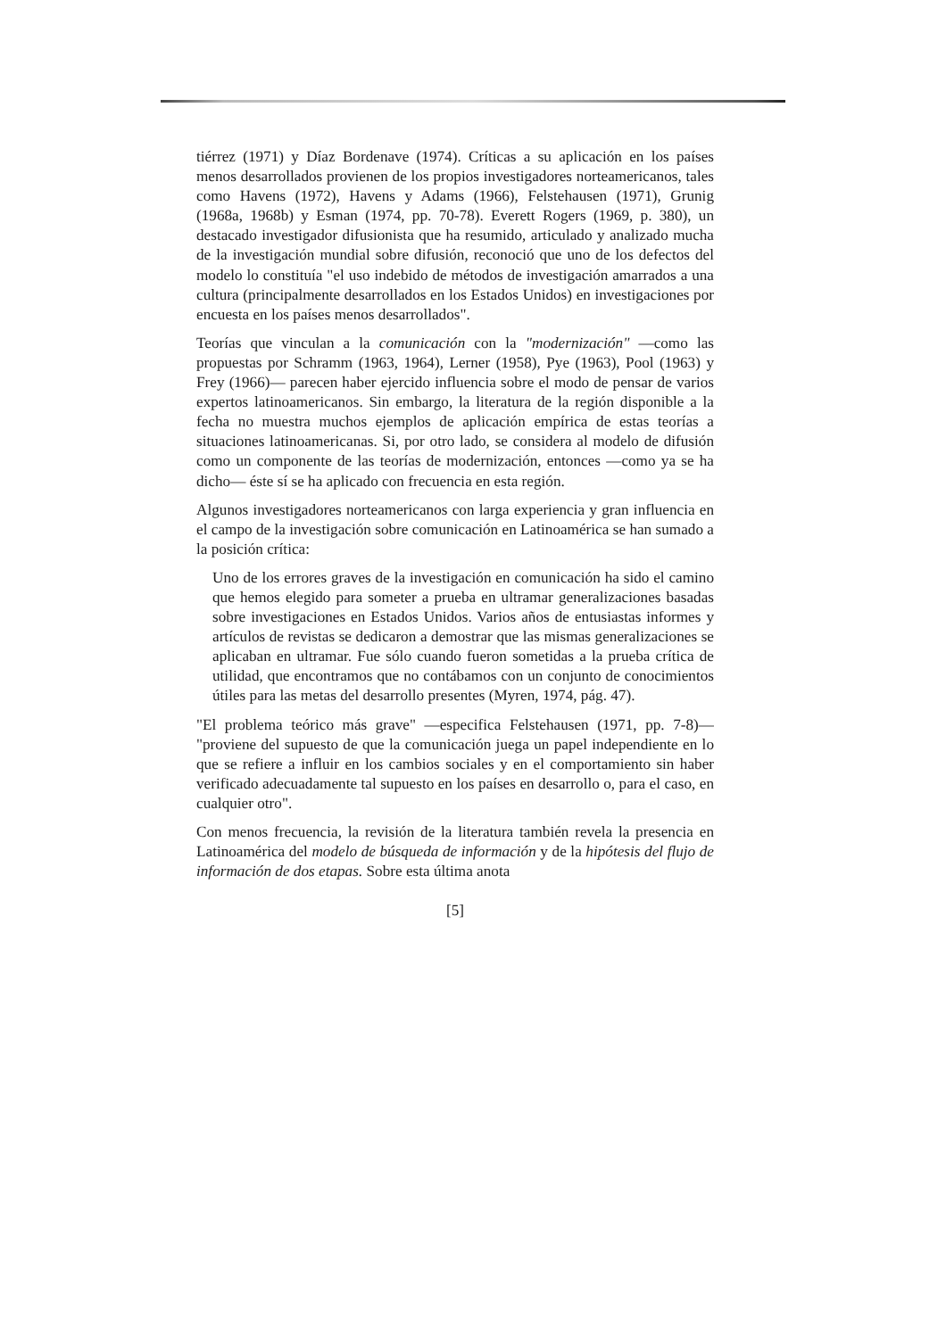tiérrez (1971) y Díaz Bordenave (1974). Críticas a su aplicación en los países menos desarrollados provienen de los propios investigadores norteamericanos, tales como Havens (1972), Havens y Adams (1966), Felstehausen (1971), Grunig (1968a, 1968b) y Esman (1974, pp. 70-78). Everett Rogers (1969, p. 380), un destacado investigador difusionista que ha resumido, articulado y analizado mucha de la investigación mundial sobre difusión, reconoció que uno de los defectos del modelo lo constituía "el uso indebido de métodos de investigación amarrados a una cultura (principalmente desarrollados en los Estados Unidos) en investigaciones por encuesta en los países menos desarrollados".
Teorías que vinculan a la comunicación con la "modernización" —como las propuestas por Schramm (1963, 1964), Lerner (1958), Pye (1963), Pool (1963) y Frey (1966)— parecen haber ejercido influencia sobre el modo de pensar de varios expertos latinoamericanos. Sin embargo, la literatura de la región disponible a la fecha no muestra muchos ejemplos de aplicación empírica de estas teorías a situaciones latinoamericanas. Si, por otro lado, se considera al modelo de difusión como un componente de las teorías de modernización, entonces —como ya se ha dicho— éste sí se ha aplicado con frecuencia en esta región.
Algunos investigadores norteamericanos con larga experiencia y gran influencia en el campo de la investigación sobre comunicación en Latinoamérica se han sumado a la posición crítica:
Uno de los errores graves de la investigación en comunicación ha sido el camino que hemos elegido para someter a prueba en ultramar generalizaciones basadas sobre investigaciones en Estados Unidos. Varios años de entusiastas informes y artículos de revistas se dedicaron a demostrar que las mismas generalizaciones se aplicaban en ultramar. Fue sólo cuando fueron sometidas a la prueba crítica de utilidad, que encontramos que no contábamos con un conjunto de conocimientos útiles para las metas del desarrollo presentes (Myren, 1974, pág. 47).
"El problema teórico más grave" —especifica Felstehausen (1971, pp. 7-8)— "proviene del supuesto de que la comunicación juega un papel independiente en lo que se refiere a influir en los cambios sociales y en el comportamiento sin haber verificado adecuadamente tal supuesto en los países en desarrollo o, para el caso, en cualquier otro".
Con menos frecuencia, la revisión de la literatura también revela la presencia en Latinoamérica del modelo de búsqueda de información y de la hipótesis del flujo de información de dos etapas. Sobre esta última anota
[5]